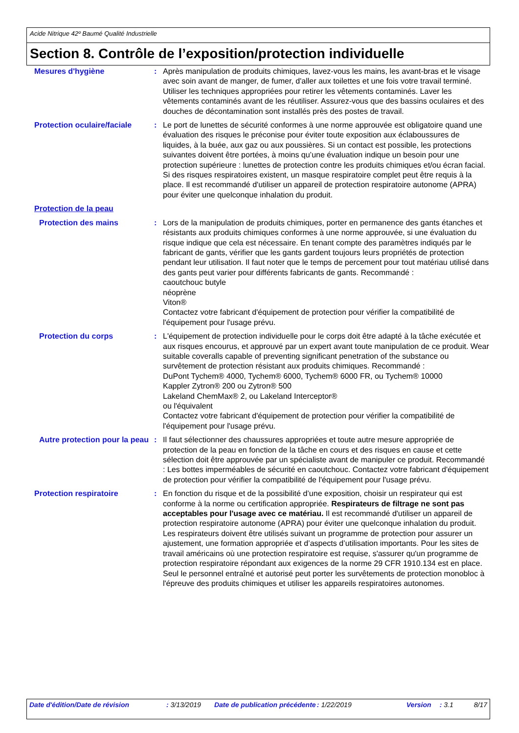Acide Nitrique 42º Baumé Qualité Industrielle
Section 8. Contrôle de l’exposition/protection individuelle
Mesures d'hygiène : Après manipulation de produits chimiques, lavez-vous les mains, les avant-bras et le visage avec soin avant de manger, de fumer, d'aller aux toilettes et une fois votre travail terminé. Utiliser les techniques appropriées pour retirer les vêtements contaminés. Laver les vêtements contaminés avant de les réutiliser. Assurez-vous que des bassins oculaires et des douches de décontamination sont installés près des postes de travail.
Protection oculaire/faciale
: Le port de lunettes de sécurité conformes à une norme approuvée est obligatoire quand une évaluation des risques le préconise pour éviter toute exposition aux éclaboussures de liquides, à la buée, aux gaz ou aux poussières. Si un contact est possible, les protections suivantes doivent être portées, à moins qu’une évaluation indique un besoin pour une protection supérieure : lunettes de protection contre les produits chimiques et/ou écran facial. Si des risques respiratoires existent, un masque respiratoire complet peut être requis à la place. Il est recommandé d'utiliser un appareil de protection respiratoire autonome (APRA) pour éviter une quelconque inhalation du produit.
Protection de la peau
Protection des mains : Lors de la manipulation de produits chimiques, porter en permanence des gants étanches et résistants aux produits chimiques conformes à une norme approuvée, si une évaluation du risque indique que cela est nécessaire. En tenant compte des paramètres indiqués par le fabricant de gants, vérifier que les gants gardent toujours leurs propriétés de protection pendant leur utilisation. Il faut noter que le temps de percement pour tout matériau utilisé dans des gants peut varier pour différents fabricants de gants. Recommandé :
caoutchouc butyle
néoprène
Viton®
Contactez votre fabricant d'équipement de protection pour vérifier la compatibilité de l'équipement pour l'usage prévu.
Protection du corps : L'équipement de protection individuelle pour le corps doit être adapté à la tâche exécutée et aux risques encourus, et approuvé par un expert avant toute manipulation de ce produit. Wear suitable coveralls capable of preventing significant penetration of the substance ou survêtement de protection résistant aux produits chimiques. Recommandé :
DuPont Tychem® 4000, Tychem® 6000, Tychem® 6000 FR, ou Tychem® 10000
Kappler Zytron® 200 ou Zytron® 500
Lakeland ChemMax® 2, ou Lakeland Interceptor®
ou l'équivalent
Contactez votre fabricant d'équipement de protection pour vérifier la compatibilité de l'équipement pour l'usage prévu.
Autre protection pour la peau
: Il faut sélectionner des chaussures appropriées et toute autre mesure appropriée de protection de la peau en fonction de la tâche en cours et des risques en cause et cette sélection doit être approuvée par un spécialiste avant de manipuler ce produit. Recommandé : Les bottes imperméables de sécurité en caoutchouc. Contactez votre fabricant d'équipement de protection pour vérifier la compatibilité de l'équipement pour l'usage prévu.
Protection respiratoire : En fonction du risque et de la possibilité d’une exposition, choisir un respirateur qui est conforme à la norme ou certification appropriée. Respirateurs de filtrage ne sont pas acceptables pour l'usage avec ce matériau. Il est recommandé d'utiliser un appareil de protection respiratoire autonome (APRA) pour éviter une quelconque inhalation du produit. Les respirateurs doivent être utilisés suivant un programme de protection pour assurer un ajustement, une formation appropriée et d’aspects d’utilisation importants. Pour les sites de travail américains où une protection respiratoire est requise, s'assurer qu'un programme de protection respiratoire répondant aux exigences de la norme 29 CFR 1910.134 est en place. Seul le personnel entraîné et autorisé peut porter les survêtements de protection monobloc à l'épreuve des produits chimiques et utiliser les appareils respiratoires autonomes.
Date d'édition/Date de révision : 3/13/2019 Date de publication précédente : 1/22/2019 Version : 3.1 8/17